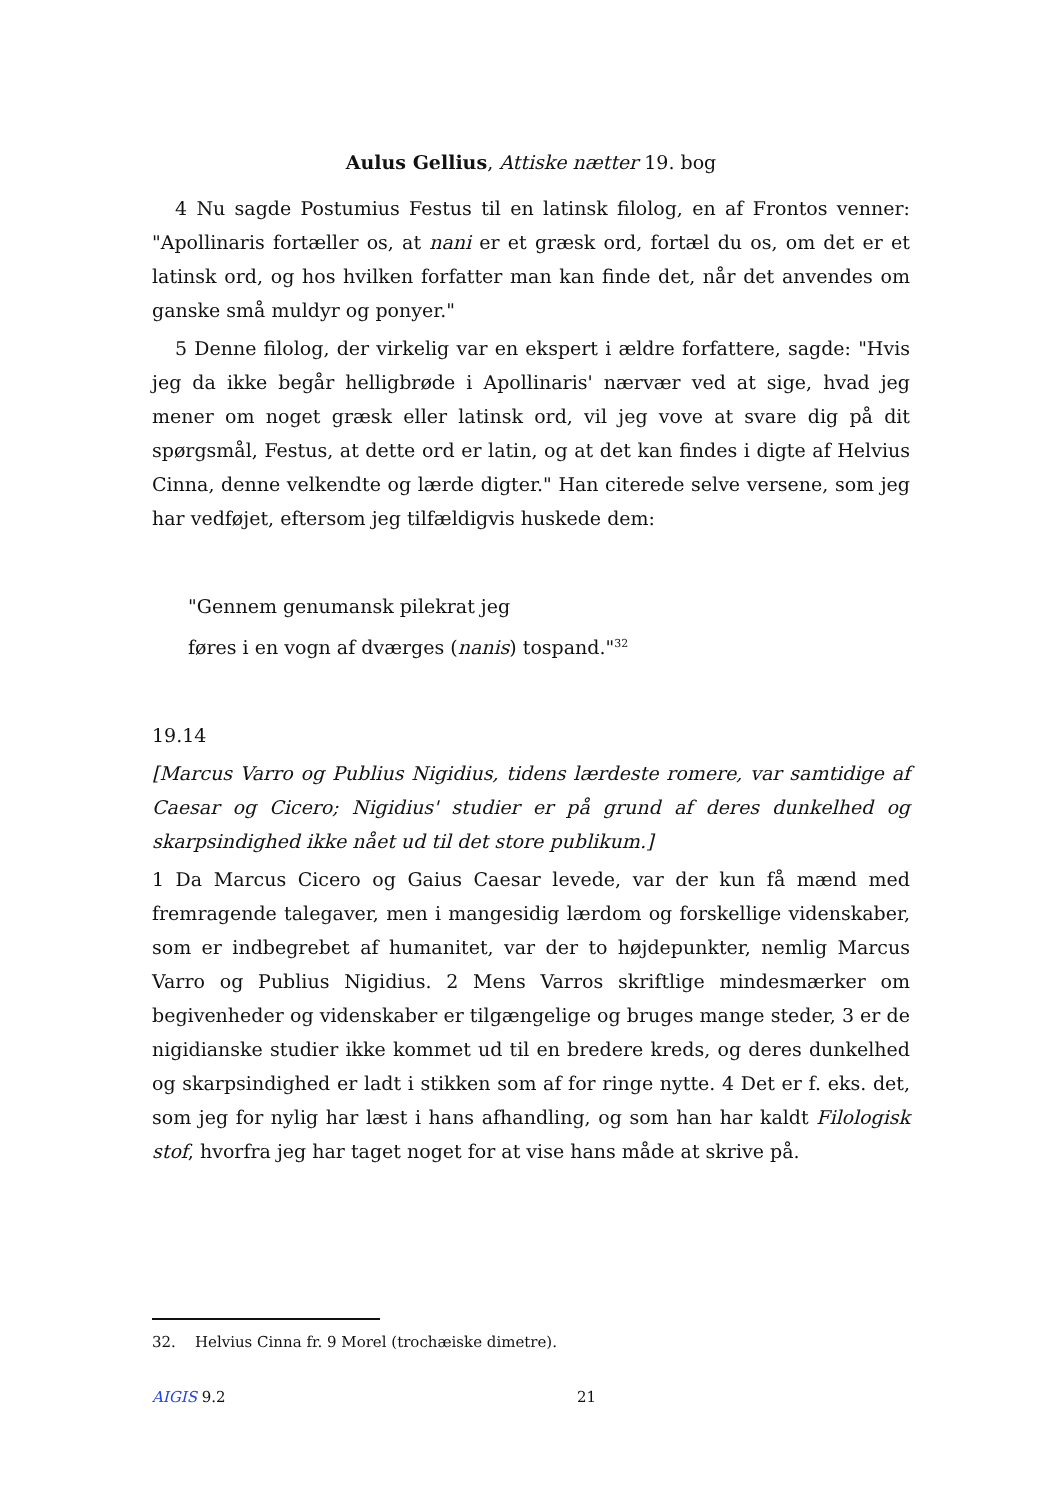Aulus Gellius, Attiske nætter 19. bog
4 Nu sagde Postumius Festus til en latinsk filolog, en af Frontos venner: "Apollinaris fortæller os, at nani er et græsk ord, fortæl du os, om det er et latinsk ord, og hos hvilken forfatter man kan finde det, når det anvendes om ganske små muldyr og ponyer."
5 Denne filolog, der virkelig var en ekspert i ældre forfattere, sagde: "Hvis jeg da ikke begår helligbrøde i Apollinaris' nærvær ved at sige, hvad jeg mener om noget græsk eller latinsk ord, vil jeg vove at svare dig på dit spørgsmål, Festus, at dette ord er latin, og at det kan findes i digte af Helvius Cinna, denne velkendte og lærde digter." Han citerede selve versene, som jeg har vedføjet, eftersom jeg tilfældigvis huskede dem:
"Gennem genumansk pilekrat jeg
føres i en vogn af dværges (nanis) tospand."<sup>32</sup>
19.14
[Marcus Varro og Publius Nigidius, tidens lærdeste romere, var samtidige af Caesar og Cicero; Nigidius' studier er på grund af deres dunkelhed og skarpsindighed ikke nået ud til det store publikum.]
1 Da Marcus Cicero og Gaius Caesar levede, var der kun få mænd med fremragende talegaver, men i mangesidig lærdom og forskellige videnskaber, som er indbegrebet af humanitet, var der to højdepunkter, nemlig Marcus Varro og Publius Nigidius. 2 Mens Varros skriftlige mindesmærker om begivenheder og videnskaber er tilgængelige og bruges mange steder, 3 er de nigidianske studier ikke kommet ud til en bredere kreds, og deres dunkelhed og skarpsindighed er ladt i stikken som af for ringe nytte. 4 Det er f. eks. det, som jeg for nylig har læst i hans afhandling, og som han har kaldt Filologisk stof, hvorfra jeg har taget noget for at vise hans måde at skrive på.
32. Helvius Cinna fr. 9 Morel (trochæiske dimetre).
AIGIS 9.2 21